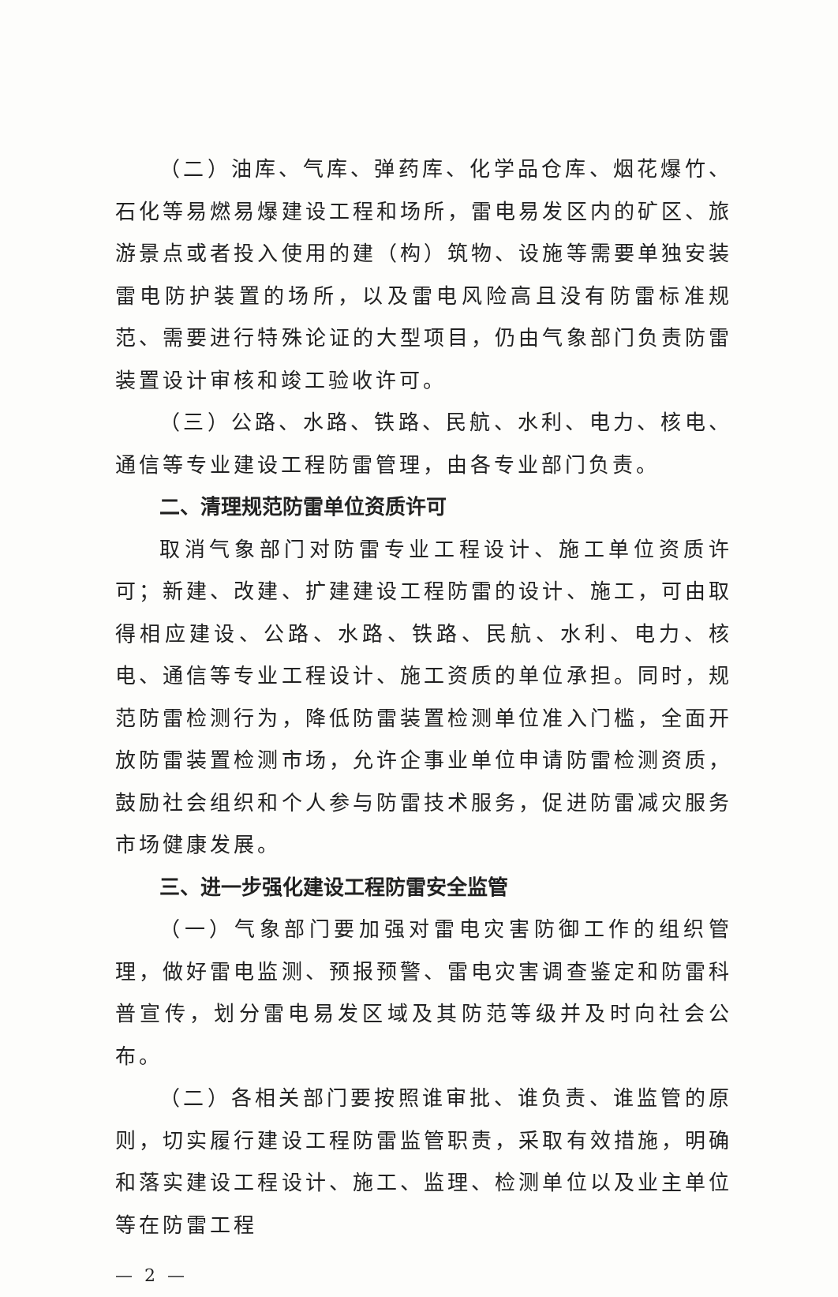（二）油库、气库、弹药库、化学品仓库、烟花爆竹、石化等易燃易爆建设工程和场所，雷电易发区内的矿区、旅游景点或者投入使用的建（构）筑物、设施等需要单独安装雷电防护装置的场所，以及雷电风险高且没有防雷标准规范、需要进行特殊论证的大型项目，仍由气象部门负责防雷装置设计审核和竣工验收许可。
（三）公路、水路、铁路、民航、水利、电力、核电、通信等专业建设工程防雷管理，由各专业部门负责。
二、清理规范防雷单位资质许可
取消气象部门对防雷专业工程设计、施工单位资质许可；新建、改建、扩建建设工程防雷的设计、施工，可由取得相应建设、公路、水路、铁路、民航、水利、电力、核电、通信等专业工程设计、施工资质的单位承担。同时，规范防雷检测行为，降低防雷装置检测单位准入门槛，全面开放防雷装置检测市场，允许企事业单位申请防雷检测资质，鼓励社会组织和个人参与防雷技术服务，促进防雷减灾服务市场健康发展。
三、进一步强化建设工程防雷安全监管
（一）气象部门要加强对雷电灾害防御工作的组织管理，做好雷电监测、预报预警、雷电灾害调查鉴定和防雷科普宣传，划分雷电易发区域及其防范等级并及时向社会公布。
（二）各相关部门要按照谁审批、谁负责、谁监管的原则，切实履行建设工程防雷监管职责，采取有效措施，明确和落实建设工程设计、施工、监理、检测单位以及业主单位等在防雷工程
— 2 —